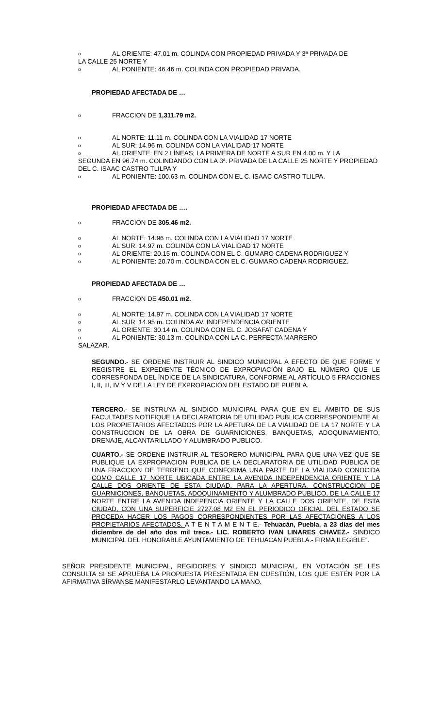o AL ORIENTE: 47.01 m. COLINDA CON PROPIEDAD PRIVADA Y 3ª PRIVADA DE
LA CALLE 25 NORTE Y
o AL PONIENTE: 46.46 m. COLINDA CON PROPIEDAD PRIVADA.
PROPIEDAD AFECTADA DE …
o FRACCION DE 1,311.79 m2.
o AL NORTE: 11.11 m. COLINDA CON LA VIALIDAD 17 NORTE
o AL SUR: 14.96 m. COLINDA CON LA VIALIDAD 17 NORTE
o AL ORIENTE: EN 2 LÍNEAS; LA PRIMERA DE NORTE A SUR EN 4.00 m. Y LA
SEGUNDA EN 96.74 m. COLINDANDO CON LA 3ª. PRIVADA DE LA CALLE 25 NORTE Y PROPIEDAD DEL C. ISAAC CASTRO TLILPA Y
o AL PONIENTE: 100.63 m. COLINDA CON EL C. ISAAC CASTRO TLILPA.
PROPIEDAD AFECTADA DE ….
o FRACCION DE 305.46 m2.
o AL NORTE: 14.96 m. COLINDA CON LA VIALIDAD 17 NORTE
o AL SUR: 14.97 m. COLINDA CON LA VIALIDAD 17 NORTE
o AL ORIENTE: 20.15 m. COLINDA CON EL C. GUMARO CADENA RODRIGUEZ Y
o AL PONIENTE: 20.70 m. COLINDA CON EL C. GUMARO CADENA RODRIGUEZ.
PROPIEDAD AFECTADA DE …
o FRACCION DE 450.01 m2.
o AL NORTE: 14.97 m. COLINDA CON LA VIALIDAD 17 NORTE
o AL SUR: 14.95 m. COLINDA AV. INDEPENDENCIA ORIENTE
o AL ORIENTE: 30.14 m. COLINDA CON EL C. JOSAFAT CADENA Y
o AL PONIENTE: 30.13 m. COLINDA CON LA C. PERFECTA MARRERO
SALAZAR.
SEGUNDO.- SE ORDENE INSTRUIR AL SINDICO MUNICIPAL A EFECTO DE QUE FORME Y REGISTRE EL EXPEDIENTE TÉCNICO DE EXPROPIACIÓN BAJO EL NÚMERO QUE LE CORRESPONDA DEL ÍNDICE DE LA SINDICATURA, CONFORME AL ARTÍCULO 5 FRACCIONES I, II, III, IV Y V DE LA LEY DE EXPROPIACIÓN DEL ESTADO DE PUEBLA.
TERCERO.- SE INSTRUYA AL SINDICO MUNICIPAL PARA QUE EN EL ÁMBITO DE SUS FACULTADES NOTIFIQUE LA DECLARATORIA DE UTILIDAD PUBLICA CORRESPONDIENTE AL LOS PROPIETARIOS AFECTADOS POR LA APETURA DE LA VIALIDAD DE LA 17 NORTE Y LA CONSTRUCCION DE LA OBRA DE GUARNICIONES, BANQUETAS, ADOQUINAMIENTO, DRENAJE, ALCANTARILLADO Y ALUMBRADO PUBLICO.
CUARTO.- SE ORDENE INSTRUIR AL TESORERO MUNICIPAL PARA QUE UNA VEZ QUE SE PUBLIQUE LA EXPROPIACION PUBLICA DE LA DECLARATORIA DE UTILIDAD PUBLICA DE UNA FRACCION DE TERRENO QUE CONFORMA UNA PARTE DE LA VIALIDAD CONOCIDA COMO CALLE 17 NORTE UBICADA ENTRE LA AVENIDA INDEPENDENCIA ORIENTE Y LA CALLE DOS ORIENTE DE ESTA CIUDAD, PARA LA APERTURA, CONSTRUCCION DE GUARNICIONES, BANQUETAS, ADOQUINAMIENTO Y ALUMBRADO PUBLICO, DE LA CALLE 17 NORTE ENTRE LA AVENIDA INDEPENCIA ORIENTE Y LA CALLE DOS ORIENTE, DE ESTA CIUDAD, CON UNA SUPERFICIE 2727.08 M2 EN EL PERIODICO OFICIAL DEL ESTADO SE PROCEDA HACER LOS PAGOS CORRESPONDIENTES POR LAS AFECTACIONES A LOS PROPIETARIOS AFECTADOS. A T E N T A M E N T E.- Tehuacán, Puebla, a 23 días del mes diciembre de del año dos mil trece.- LIC. ROBERTO IVAN LINARES CHAVEZ.- SINDICO MUNICIPAL DEL HONORABLE AYUNTAMIENTO DE TEHUACAN PUEBLA.- FIRMA ILEGIBLE”.
SEÑOR PRESIDENTE MUNICIPAL, REGIDORES Y SINDICO MUNICIPAL, EN VOTACIÓN SE LES CONSULTA SI SE APRUEBA LA PROPUESTA PRESENTADA EN CUESTIÓN, LOS QUE ESTÉN POR LA AFIRMATIVA SÍRVANSE MANIFESTARLO LEVANTANDO LA MANO.